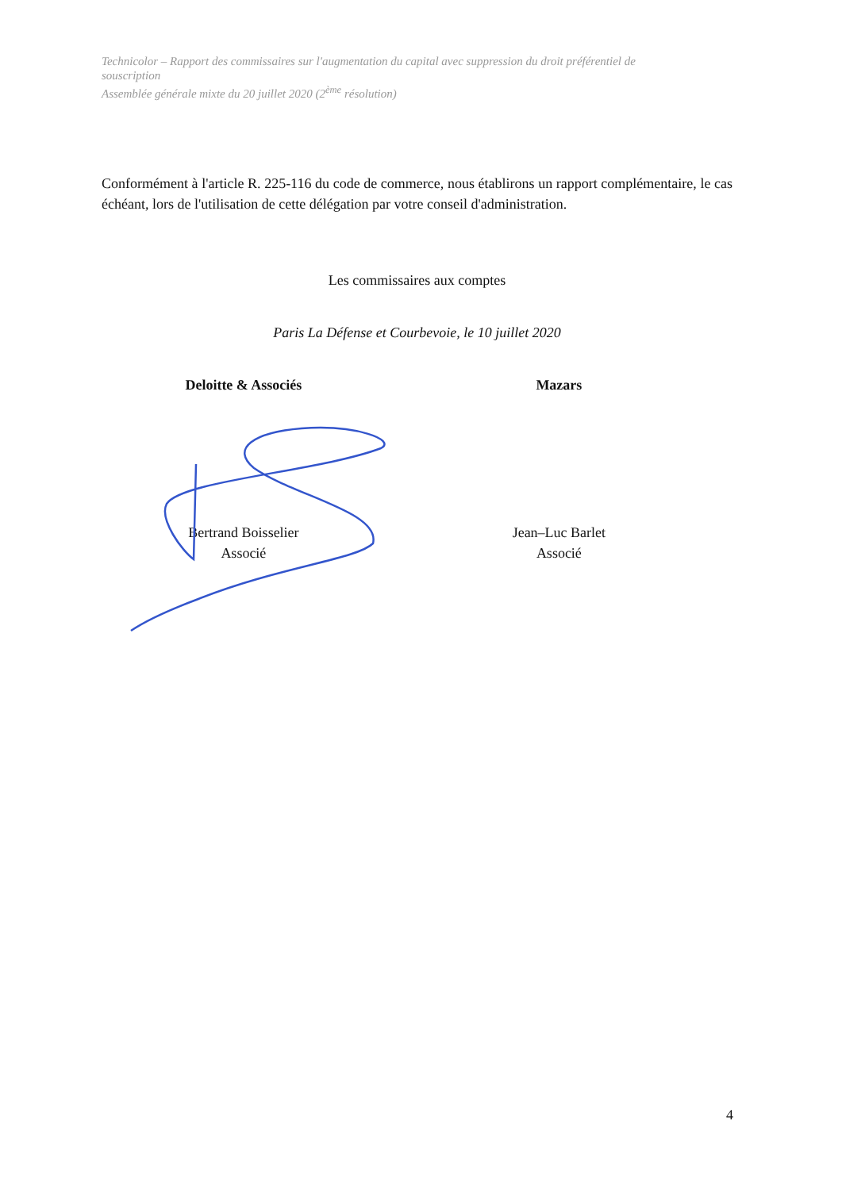Technicolor – Rapport des commissaires sur l'augmentation du capital avec suppression du droit préférentiel de souscription
Assemblée générale mixte du 20 juillet 2020 (2<sup>ème</sup> résolution)
Conformément à l'article R. 225-116 du code de commerce, nous établirons un rapport complémentaire, le cas échéant, lors de l'utilisation de cette délégation par votre conseil d'administration.
Les commissaires aux comptes
Paris La Défense et Courbevoie, le 10 juillet 2020
Deloitte & Associés Mazars
Bertrand Boisselier
Associé
Jean–Luc Barlet
Associé
4